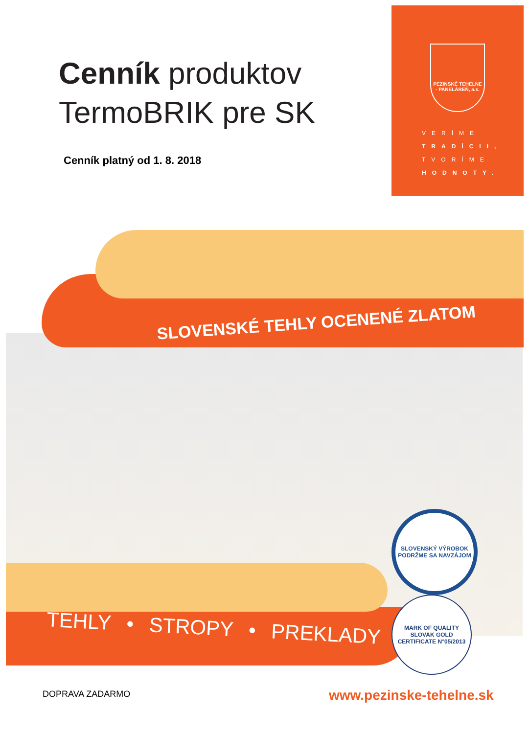Cenník produktov
TermoBRIK pre SK
Cenník platný od 1. 8. 2018
PEZINSKÉ TEHELNE
- PANELÁREŇ, a.s.
VERÍME
TRADÍCII,
TVORÍME
HODNOTY.
SLOVENSKÉ TEHLY OCENENÉ ZLATOM
TEHLY • STROPY • PREKLADY
SLOVENSKÝ VÝROBOK
PODRŽME SA NAVZÁJOM
MARK OF QUALITY
SLOVAK GOLD
CERTIFICATE N°05/2013
DOPRAVA ZADARMO www.pezinske-tehelne.sk